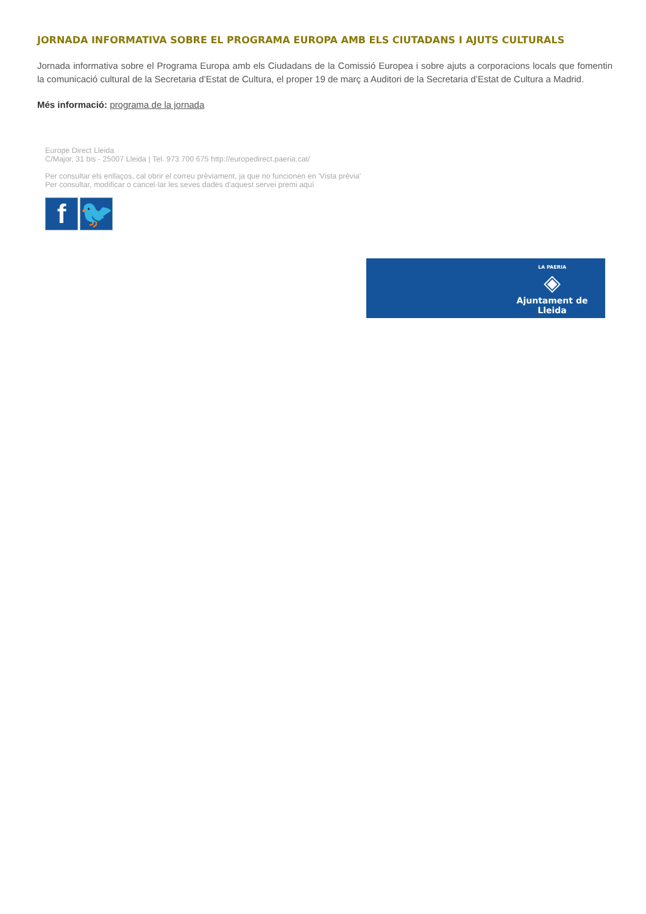JORNADA INFORMATIVA SOBRE EL PROGRAMA EUROPA AMB ELS CIUTADANS I AJUTS CULTURALS
Jornada informativa sobre el Programa Europa amb els Ciudadans de la Comissió Europea i sobre ajuts a corporacions locals que fomentin la comunicació cultural de la Secretaria d’Estat de Cultura, el proper 19 de març a Auditori de la Secretaria d’Estat de Cultura a Madrid.
Més informació: programa de la jornada
Europe Direct Lleida
C/Major, 31 bis - 25007 Lleida | Tel. 973 700 675 http://europedirect.paeria.cat/
Per consultar els enllaços, cal obrir el correu prèviament, ja que no funcionen en 'Vista prèvia'
Per consultar, modificar o cancel·lar les seves dades d'aquest servei premi aquí
f 🐦
LA PAERIA
◈
Ajuntament de Lleida